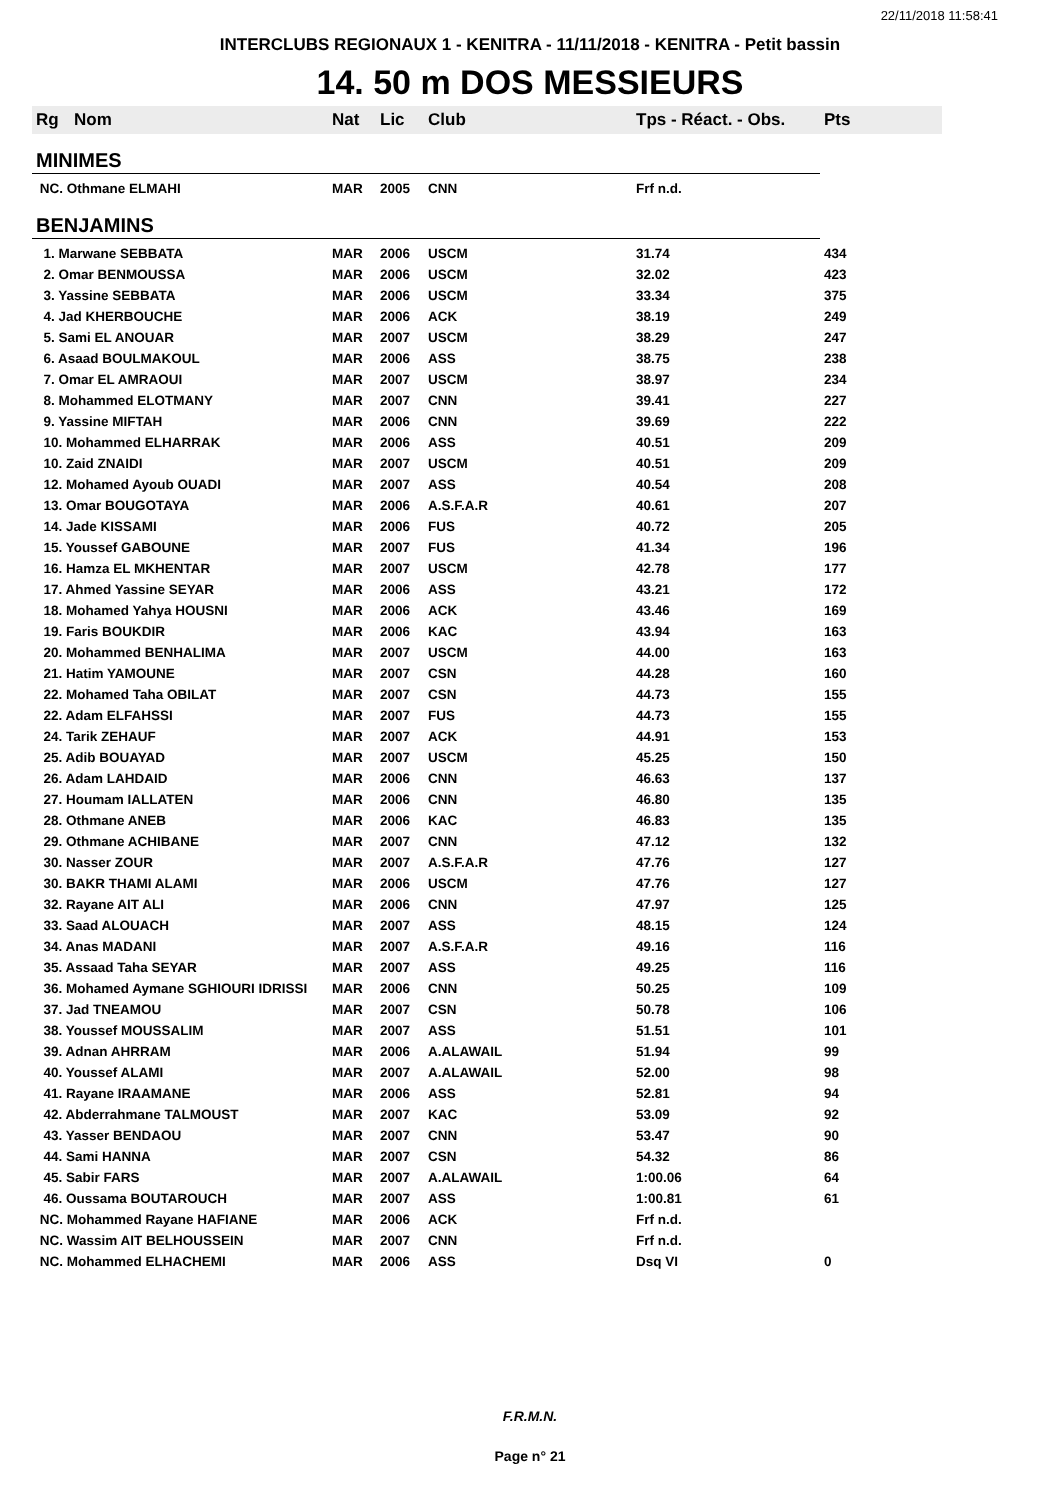22/11/2018 11:58:41
INTERCLUBS REGIONAUX 1 - KENITRA - 11/11/2018 - KENITRA - Petit bassin
14. 50 m DOS MESSIEURS
| Rg | Nom | Nat | Lic | Club | Tps - Réact. - Obs. | Pts |
| --- | --- | --- | --- | --- | --- | --- |
| MINIMES | | | | | | |
| NC. Othmane ELMAHI | | MAR | 2005 | CNN | Frf n.d. | |
| BENJAMINS | | | | | | |
| 1. Marwane SEBBATA | | MAR | 2006 | USCM | 31.74 | 434 |
| 2. Omar BENMOUSSA | | MAR | 2006 | USCM | 32.02 | 423 |
| 3. Yassine SEBBATA | | MAR | 2006 | USCM | 33.34 | 375 |
| 4. Jad KHERBOUCHE | | MAR | 2006 | ACK | 38.19 | 249 |
| 5. Sami EL ANOUAR | | MAR | 2007 | USCM | 38.29 | 247 |
| 6. Asaad BOULMAKOUL | | MAR | 2006 | ASS | 38.75 | 238 |
| 7. Omar EL AMRAOUI | | MAR | 2007 | USCM | 38.97 | 234 |
| 8. Mohammed ELOTMANY | | MAR | 2007 | CNN | 39.41 | 227 |
| 9. Yassine MIFTAH | | MAR | 2006 | CNN | 39.69 | 222 |
| 10. Mohammed ELHARRAK | | MAR | 2006 | ASS | 40.51 | 209 |
| 10. Zaid ZNAIDI | | MAR | 2007 | USCM | 40.51 | 209 |
| 12. Mohamed Ayoub OUADI | | MAR | 2007 | ASS | 40.54 | 208 |
| 13. Omar BOUGOTAYA | | MAR | 2006 | A.S.F.A.R | 40.61 | 207 |
| 14. Jade KISSAMI | | MAR | 2006 | FUS | 40.72 | 205 |
| 15. Youssef GABOUNE | | MAR | 2007 | FUS | 41.34 | 196 |
| 16. Hamza EL MKHENTAR | | MAR | 2007 | USCM | 42.78 | 177 |
| 17. Ahmed Yassine SEYAR | | MAR | 2006 | ASS | 43.21 | 172 |
| 18. Mohamed Yahya HOUSNI | | MAR | 2006 | ACK | 43.46 | 169 |
| 19. Faris BOUKDIR | | MAR | 2006 | KAC | 43.94 | 163 |
| 20. Mohammed BENHALIMA | | MAR | 2007 | USCM | 44.00 | 163 |
| 21. Hatim YAMOUNE | | MAR | 2007 | CSN | 44.28 | 160 |
| 22. Mohamed Taha OBILAT | | MAR | 2007 | CSN | 44.73 | 155 |
| 22. Adam ELFAHSSI | | MAR | 2007 | FUS | 44.73 | 155 |
| 24. Tarik ZEHAUF | | MAR | 2007 | ACK | 44.91 | 153 |
| 25. Adib BOUAYAD | | MAR | 2007 | USCM | 45.25 | 150 |
| 26. Adam LAHDAID | | MAR | 2006 | CNN | 46.63 | 137 |
| 27. Houmam IALLATEN | | MAR | 2006 | CNN | 46.80 | 135 |
| 28. Othmane ANEB | | MAR | 2006 | KAC | 46.83 | 135 |
| 29. Othmane ACHIBANE | | MAR | 2007 | CNN | 47.12 | 132 |
| 30. Nasser ZOUR | | MAR | 2007 | A.S.F.A.R | 47.76 | 127 |
| 30. BAKR THAMI ALAMI | | MAR | 2006 | USCM | 47.76 | 127 |
| 32. Rayane AIT ALI | | MAR | 2006 | CNN | 47.97 | 125 |
| 33. Saad ALOUACH | | MAR | 2007 | ASS | 48.15 | 124 |
| 34. Anas MADANI | | MAR | 2007 | A.S.F.A.R | 49.16 | 116 |
| 35. Assaad Taha SEYAR | | MAR | 2007 | ASS | 49.25 | 116 |
| 36. Mohamed Aymane SGHIOURI IDRISSI | | MAR | 2006 | CNN | 50.25 | 109 |
| 37. Jad TNEAMOU | | MAR | 2007 | CSN | 50.78 | 106 |
| 38. Youssef MOUSSALIM | | MAR | 2007 | ASS | 51.51 | 101 |
| 39. Adnan AHRRAM | | MAR | 2006 | A.ALAWAIL | 51.94 | 99 |
| 40. Youssef ALAMI | | MAR | 2007 | A.ALAWAIL | 52.00 | 98 |
| 41. Rayane IRAAMANE | | MAR | 2006 | ASS | 52.81 | 94 |
| 42. Abderrahmane TALMOUST | | MAR | 2007 | KAC | 53.09 | 92 |
| 43. Yasser BENDAOU | | MAR | 2007 | CNN | 53.47 | 90 |
| 44. Sami HANNA | | MAR | 2007 | CSN | 54.32 | 86 |
| 45. Sabir FARS | | MAR | 2007 | A.ALAWAIL | 1:00.06 | 64 |
| 46. Oussama BOUTAROUCH | | MAR | 2007 | ASS | 1:00.81 | 61 |
| NC. Mohammed Rayane HAFIANE | | MAR | 2006 | ACK | Frf n.d. | |
| NC. Wassim AIT BELHOUSSEIN | | MAR | 2007 | CNN | Frf n.d. | |
| NC. Mohammed ELHACHEMI | | MAR | 2006 | ASS | Dsq VI | 0 |
F.R.M.N.
Page n° 21